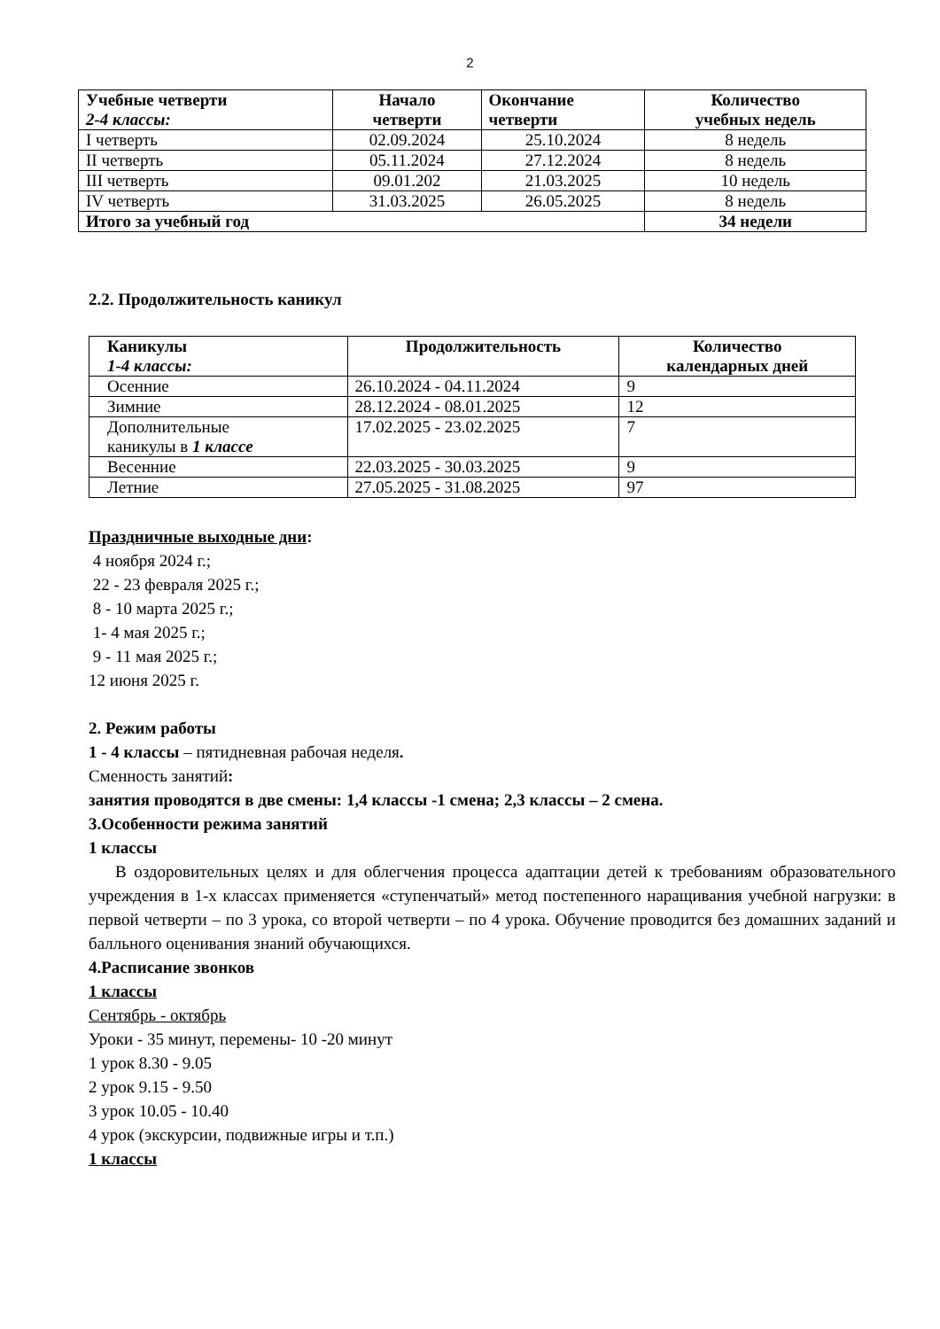2
| Учебные четверти 2-4 классы: | Начало четверти | Окончание четверти | Количество учебных недель |
| --- | --- | --- | --- |
| I четверть | 02.09.2024 | 25.10.2024 | 8 недель |
| II четверть | 05.11.2024 | 27.12.2024 | 8 недель |
| III четверть | 09.01.202 | 21.03.2025 | 10 недель |
| IV четверть | 31.03.2025 | 26.05.2025 | 8 недель |
| Итого за учебный год | | | 34 недели |
2.2. Продолжительность каникул
| Каникулы 1-4 классы: | Продолжительность | Количество календарных дней |
| --- | --- | --- |
| Осенние | 26.10.2024 - 04.11.2024 | 9 |
| Зимние | 28.12.2024 - 08.01.2025 | 12 |
| Дополнительные каникулы в 1 классе | 17.02.2025 - 23.02.2025 | 7 |
| Весенние | 22.03.2025 - 30.03.2025 | 9 |
| Летние | 27.05.2025 - 31.08.2025 | 97 |
Праздничные выходные дни:
4 ноября 2024 г.;
22 - 23 февраля 2025 г.;
8 - 10 марта 2025 г.;
1- 4 мая 2025 г.;
9 - 11 мая 2025 г.;
12 июня 2025 г.
2. Режим работы
1 - 4 классы – пятидневная рабочая неделя.
Сменность занятий:
занятия проводятся в две смены: 1,4 классы -1 смена; 2,3 классы – 2 смена.
3.Особенности режима занятий
1 классы
В оздоровительных целях и для облегчения процесса адаптации детей к требованиям образовательного учреждения в 1-х классах применяется «ступенчатый» метод постепенного наращивания учебной нагрузки: в первой четверти – по 3 урока, со второй четверти – по 4 урока. Обучение проводится без домашних заданий и балльного оценивания знаний обучающихся.
4.Расписание звонков
1 классы
Сентябрь - октябрь
Уроки - 35 минут, перемены- 10 -20 минут
1 урок 8.30 - 9.05
2 урок 9.15 - 9.50
3 урок 10.05 - 10.40
4 урок (экскурсии, подвижные игры и т.п.)
1 классы